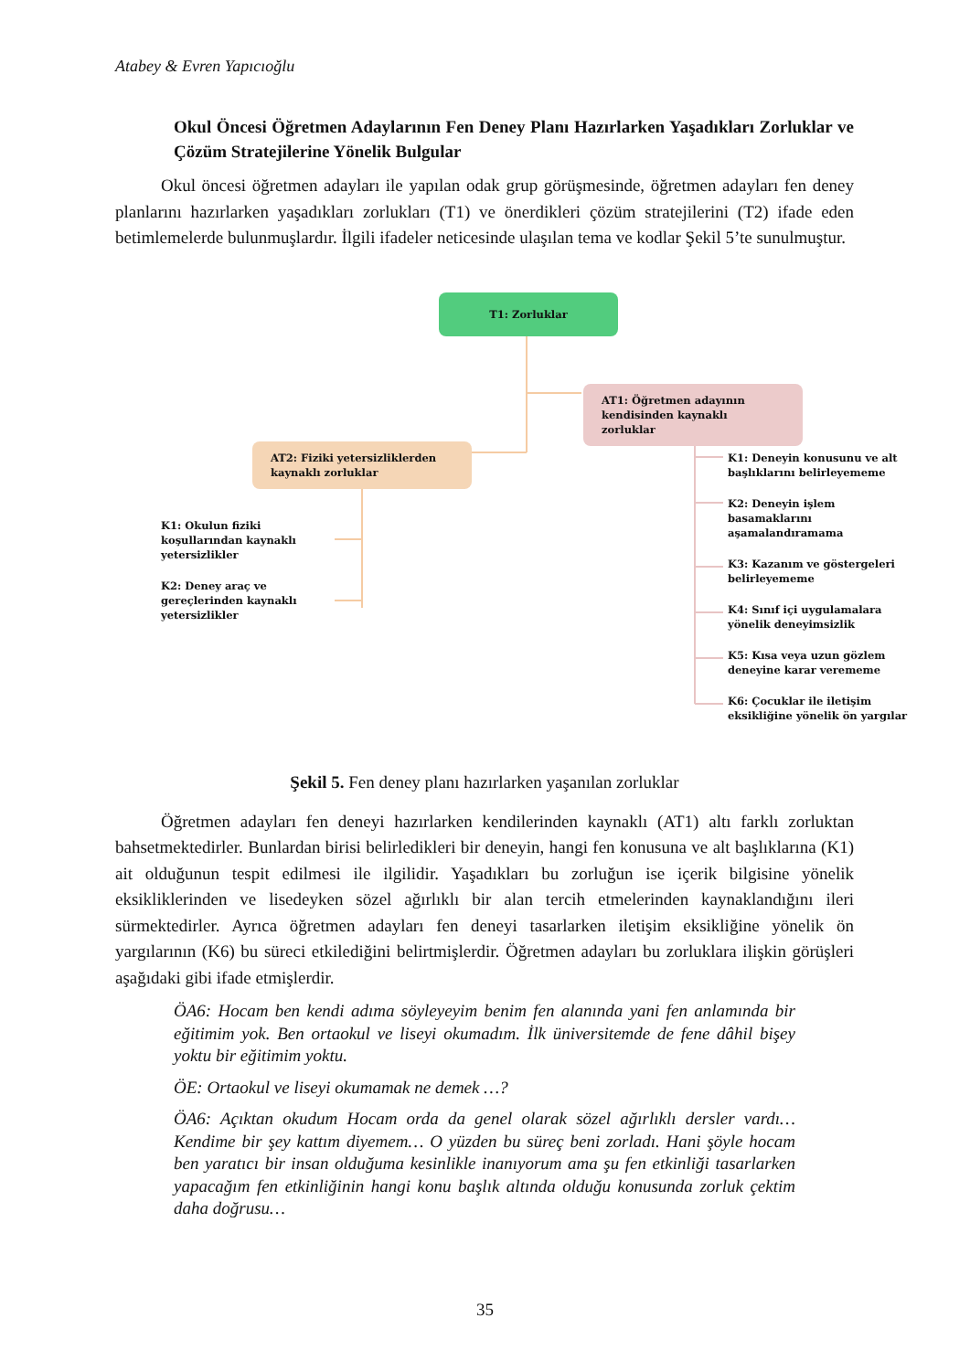Atabey & Evren Yapıcıoğlu
Okul Öncesi Öğretmen Adaylarının Fen Deney Planı Hazırlarken Yaşadıkları Zorluklar ve Çözüm Stratejilerine Yönelik Bulgular
Okul öncesi öğretmen adayları ile yapılan odak grup görüşmesinde, öğretmen adayları fen deney planlarını hazırlarken yaşadıkları zorlukları (T1) ve önerdikleri çözüm stratejilerini (T2) ifade eden betimlemelerde bulunmuşlardır. İlgili ifadeler neticesinde ulaşılan tema ve kodlar Şekil 5’te sunulmuştur.
T1: Zorluklar
AT1: Öğretmen adayının kendisinden kaynaklı zorluklar
AT2: Fiziki yetersizliklerden kaynaklı zorluklar
K1: Okulun fiziki koşullarından kaynaklı yetersizlikler
K2: Deney araç ve gereçlerinden kaynaklı yetersizlikler
K1: Deneyin konusunu ve alt başlıklarını belirleyememe
K2: Deneyin işlem basamaklarını aşamalandıramama
K3: Kazanım ve göstergeleri belirleyememe
K4: Sınıf içi uygulamalara yönelik deneyimsizlik
K5: Kısa veya uzun gözlem deneyine karar verememe
K6: Çocuklar ile iletişim eksikliğine yönelik ön yargılar
Şekil 5. Fen deney planı hazırlarken yaşanılan zorluklar
Öğretmen adayları fen deneyi hazırlarken kendilerinden kaynaklı (AT1) altı farklı zorluktan bahsetmektedirler. Bunlardan birisi belirledikleri bir deneyin, hangi fen konusuna ve alt başlıklarına (K1) ait olduğunun tespit edilmesi ile ilgilidir. Yaşadıkları bu zorluğun ise içerik bilgisine yönelik eksikliklerinden ve lisedeyken sözel ağırlıklı bir alan tercih etmelerinden kaynaklandığını ileri sürmektedirler. Ayrıca öğretmen adayları fen deneyi tasarlarken iletişim eksikliğine yönelik ön yargılarının (K6) bu süreci etkilediğini belirtmişlerdir. Öğretmen adayları bu zorluklara ilişkin görüşleri aşağıdaki gibi ifade etmişlerdir.
ÖA6: Hocam ben kendi adıma söyleyeyim benim fen alanında yani fen anlamında bir eğitimim yok. Ben ortaokul ve liseyi okumadım. İlk üniversitemde de fene dâhil bişey yoktu bir eğitimim yoktu.
ÖE: Ortaokul ve liseyi okumamak ne demek …?
ÖA6: Açıktan okudum Hocam orda da genel olarak sözel ağırlıklı dersler vardı… Kendime bir şey kattım diyemem… O yüzden bu süreç beni zorladı. Hani şöyle hocam ben yaratıcı bir insan olduğuma kesinlikle inanıyorum ama şu fen etkinliği tasarlarken yapacağım fen etkinliğinin hangi konu başlık altında olduğu konusunda zorluk çektim daha doğrusu…
35